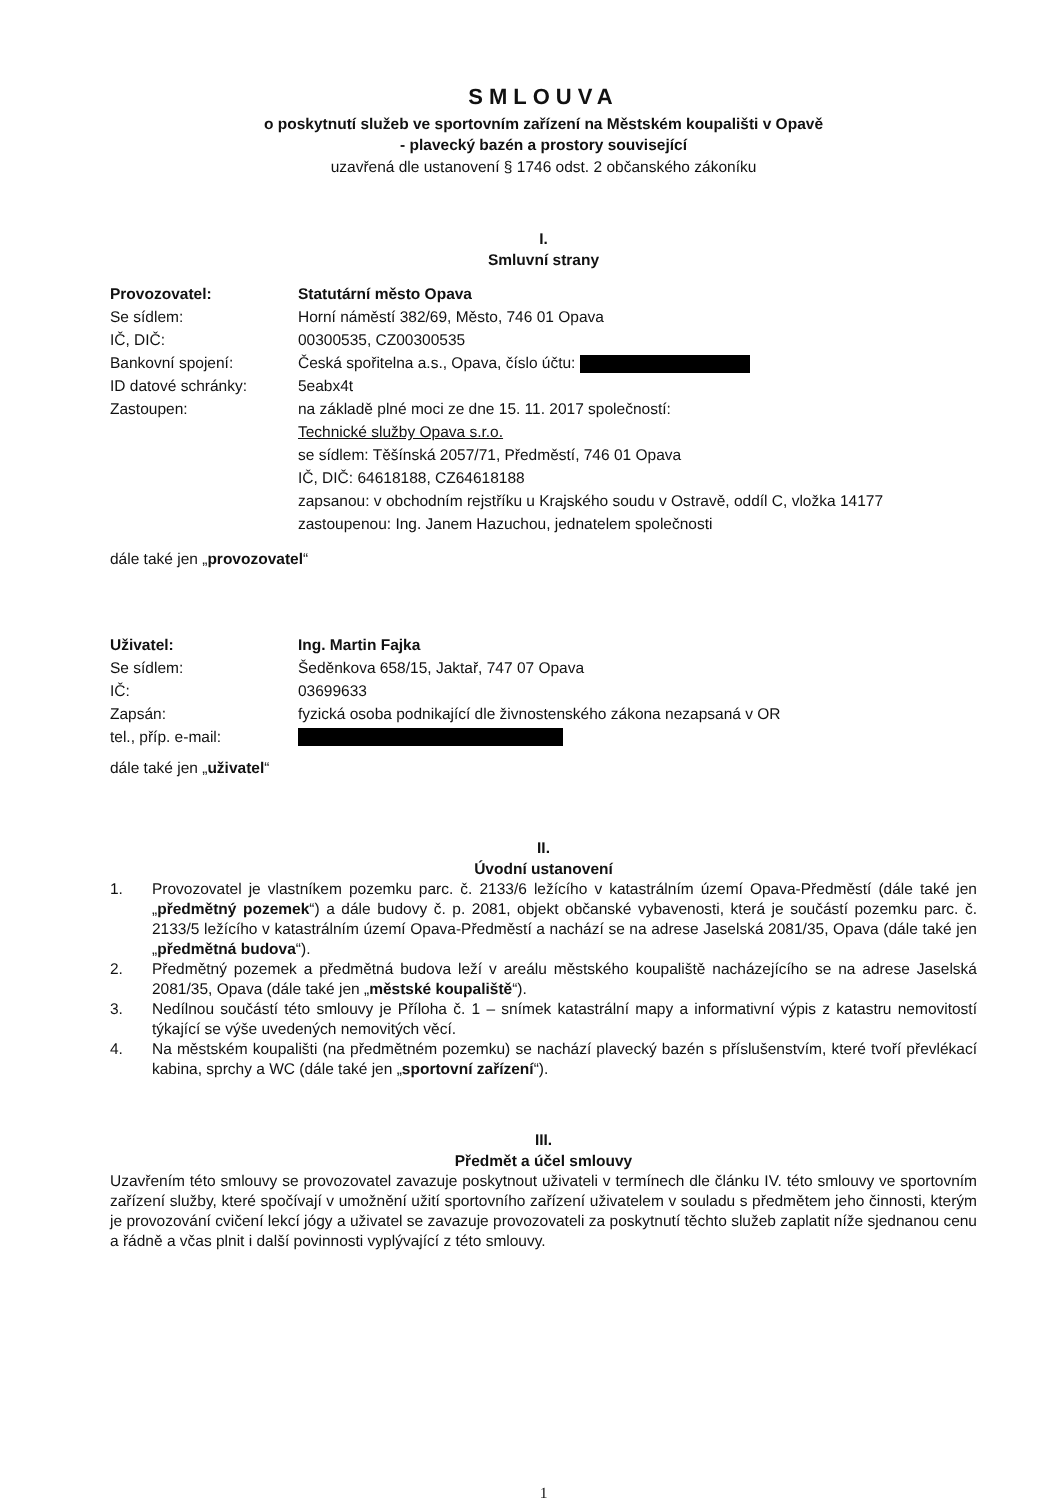SMLOUVA
o poskytnutí služeb ve sportovním zařízení na Městském koupališti v Opavě
- plavecký bazén a prostory související
uzavřená dle ustanovení § 1746 odst. 2 občanského zákoníku
I.
Smluvní strany
| Provozovatel: | Statutární město Opava |
| Se sídlem: | Horní náměstí 382/69, Město, 746 01 Opava |
| IČ, DIČ: | 00300535, CZ00300535 |
| Bankovní spojení: | Česká spořitelna a.s., Opava, číslo účtu: |
| ID datové schránky: | 5eabx4t |
| Zastoupen: | na základě plné moci ze dne 15. 11. 2017 společností: Technické služby Opava s.r.o. se sídlem: Těšínská 2057/71, Předměstí, 746 01 Opava IČ, DIČ: 64618188, CZ64618188 zapsanou: v obchodním rejstříku u Krajského soudu v Ostravě, oddíl C, vložka 14177 zastoupenou: Ing. Janem Hazuchou, jednatelem společnosti |
dále také jen „provozovatel“
| Uživatel: | Ing. Martin Fajka |
| Se sídlem: | Šeděnkova 658/15, Jaktař, 747 07 Opava |
| IČ: | 03699633 |
| Zapsán: | fyzická osoba podnikající dle živnostenského zákona nezapsaná v OR |
| tel., příp. e-mail: | |
dále také jen „uživatel“
II.
Úvodní ustanovení
1. Provozovatel je vlastníkem pozemku parc. č. 2133/6 ležícího v katastrálním území Opava-Předměstí (dále také jen „předmětný pozemek“) a dále budovy č. p. 2081, objekt občanské vybavenosti, která je součástí pozemku parc. č. 2133/5 ležícího v katastrálním území Opava-Předměstí a nachází se na adrese Jaselská 2081/35, Opava (dále také jen „předmětná budova“).
2. Předmětný pozemek a předmětná budova leží v areálu městského koupaliště nacházejícího se na adrese Jaselská 2081/35, Opava (dále také jen „městské koupaliště“).
3. Nedílnou součástí této smlouvy je Příloha č. 1 – snímek katastrální mapy a informativní výpis z katastru nemovitostí týkající se výše uvedených nemovitých věcí.
4. Na městském koupališti (na předmětném pozemku) se nachází plavecký bazén s příslušenstvím, které tvoří převlékací kabina, sprchy a WC (dále také jen „sportovní zařízení“).
III.
Předmět a účel smlouvy
Uzavřením této smlouvy se provozovatel zavazuje poskytnout uživateli v termínech dle článku IV. této smlouvy ve sportovním zařízení služby, které spočívají v umožnění užití sportovního zařízení uživatelem v souladu s předmětem jeho činnosti, kterým je provozování cvičení lekcí jógy a uživatel se zavazuje provozovateli za poskytnutí těchto služeb zaplatit níže sjednanou cenu a řádně a včas plnit i další povinnosti vyplývající z této smlouvy.
1